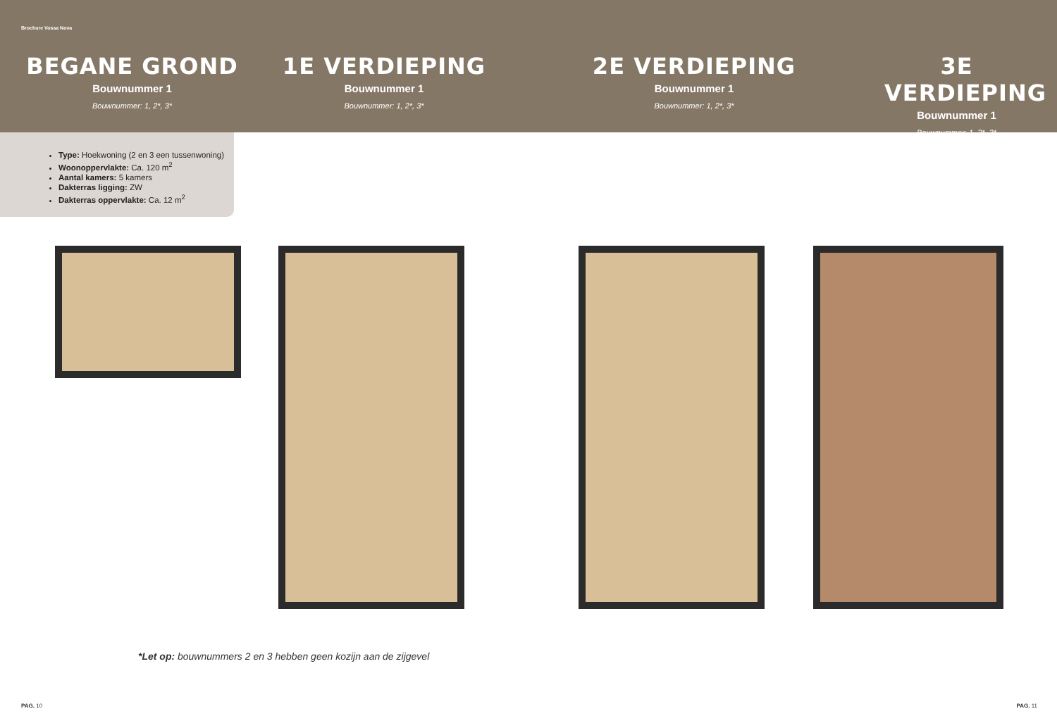Brochure Vossa Nova
BEGANE GROND
Bouwnummer 1
Bouwnummer: 1, 2*, 3*
1E VERDIEPING
Bouwnummer 1
Bouwnummer: 1, 2*, 3*
2E VERDIEPING
Bouwnummer 1
Bouwnummer: 1, 2*, 3*
3E VERDIEPING
Bouwnummer 1
Bouwnummer: 1, 2*, 3*
Type: Hoekwoning (2 en 3 een tussenwoning)
Woonoppervlakte: Ca. 120 m<sup>2</sup>
Aantal kamers: 5 kamers
Dakterras ligging: ZW
Dakterras oppervlakte: Ca. 12 m<sup>2</sup>
*Let op: bouwnummers 2 en 3 hebben geen kozijn aan de zijgevel
PAG. 10 PAG. 11